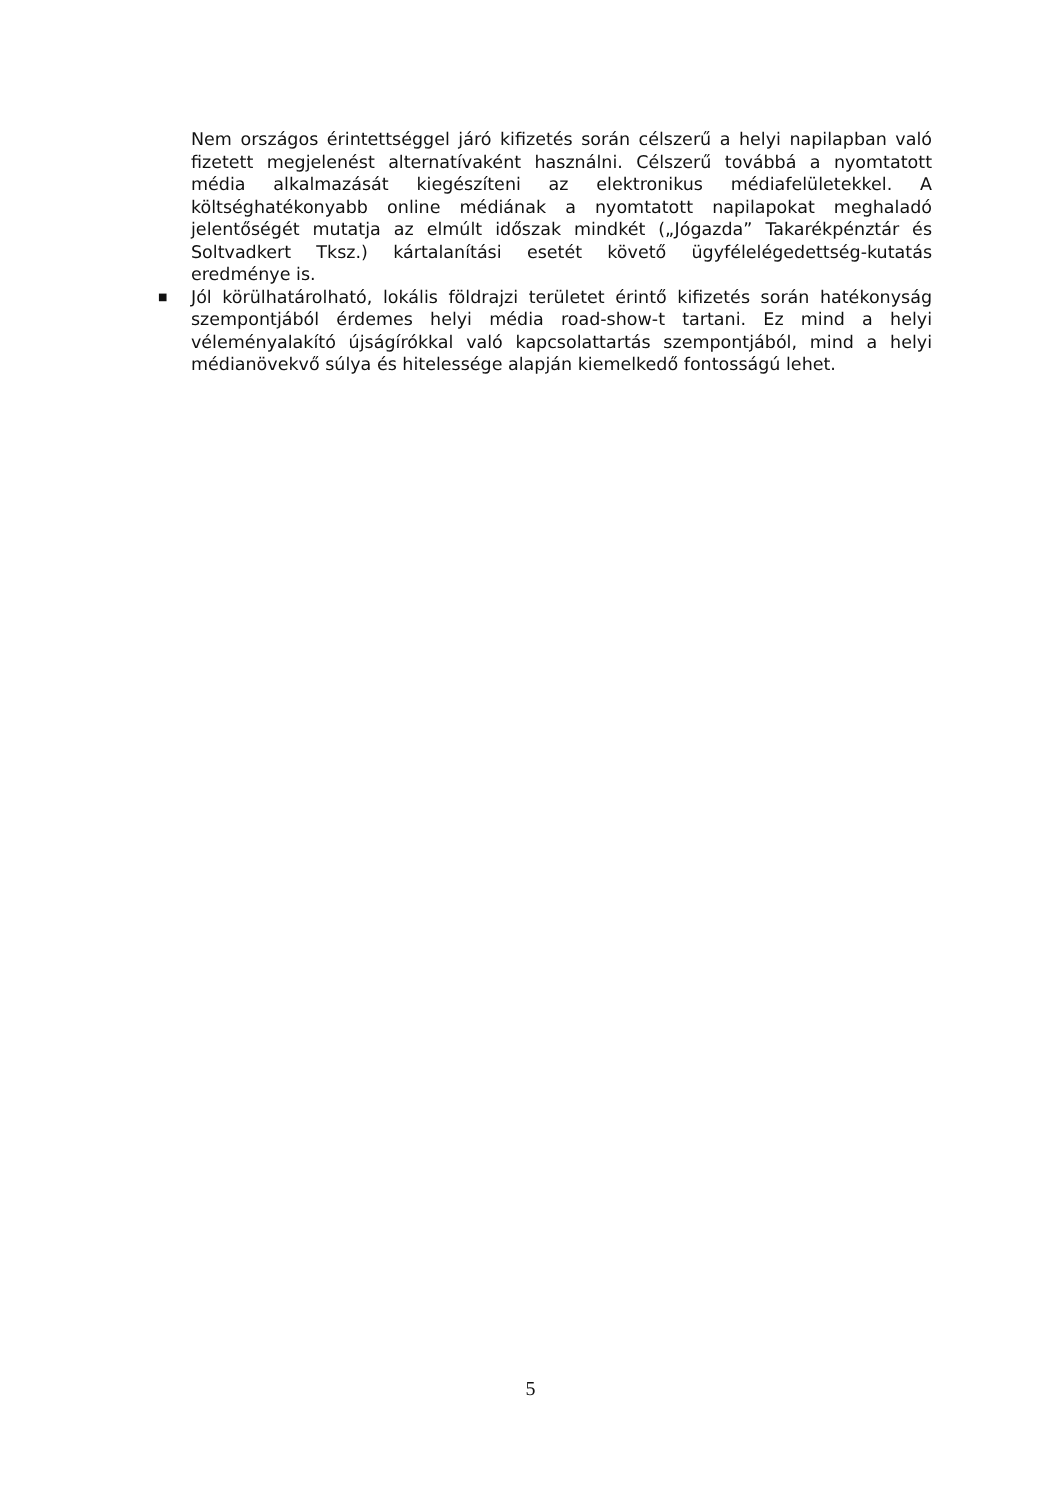Nem országos érintettséggel járó kifizetés során célszerű a helyi napilapban való fizetett megjelenést alternatívaként használni. Célszerű továbbá a nyomtatott média alkalmazását kiegészíteni az elektronikus médiafelületekkel. A költséghatékonyabb online médiának a nyomtatott napilapokat meghaladó jelentőségét mutatja az elmúlt időszak mindkét („Jógazda” Takarékpénztár és Soltvadkert Tksz.) kártalanítási esetét követő ügyfélelégedettség-kutatás eredménye is.
■
Jól körülhatárolható, lokális földrajzi területet érintő kifizetés során hatékonyság szempontjából érdemes helyi média road-show-t tartani. Ez mind a helyi véleményalakító újságírókkal való kapcsolattartás szempontjából, mind a helyi médianövekvő súlya és hitelessége alapján kiemelkedő fontosságú lehet.
5